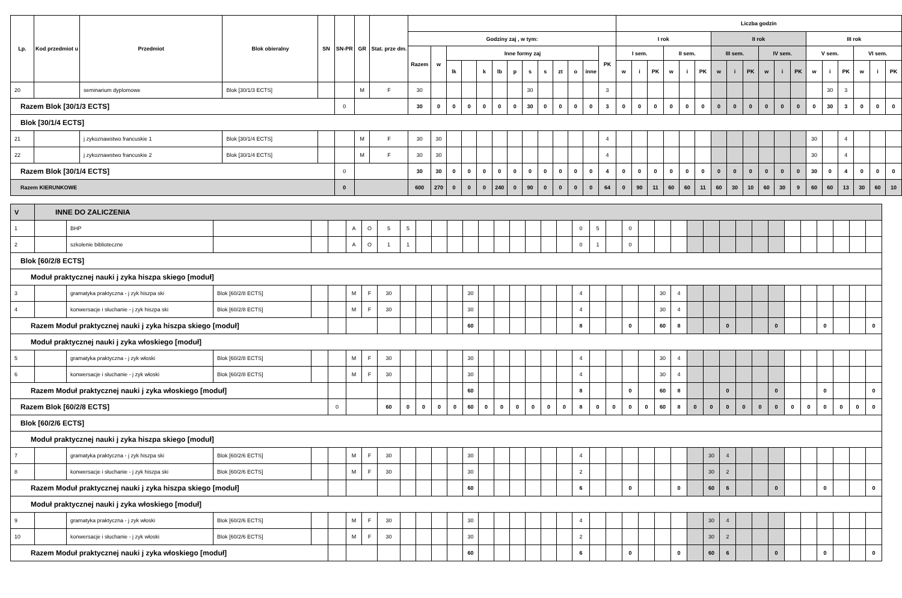| Lp. | Kod przedmiot u | Przedmiot | Blok obieralny | SN | SN-PR | GR | Stat. prze dm. | | | | | | | | | | | | | | Liczba godzin | | | | | | | | | | | | | | | | | |
| --- | --- | --- | --- | --- | --- | --- | --- | --- | --- | --- | --- | --- | --- | --- | --- | --- | --- | --- | --- | --- | --- | --- | --- | --- | --- | --- | --- | --- | --- | --- | --- | --- | --- | --- | --- | --- | --- | --- |
| | | | | | | | | Godziny zaj , w tym: | | | | | | | | | | | | | I rok | | | | | | II rok | | | | | | III rok | | | | | |
| | | | | | | | | Razem | w | Inne formy zaj | | | | | | | | | | PK | I sem. | | | II sem. | | | III sem. | | | IV sem. | | | V sem. | | | VI sem. | | |
| | | | | | | | | | | lk | | k | lb | p | s | s | zt | o | inne | | w | i | PK | w | i | PK | w | i | PK | w | i | PK | w | i | PK | w | i | PK |
| 20 | | seminarium dyplomowe | Blok [30/1/3 ECTS] | | | M | F | 30 | | | | | | | 30 | | | | | 3 | | | | | | | | | | | | | | 30 | 3 | | | |
| Razem Blok [30/1/3 ECTS] | | | | | 0 | | | 30 | 0 | 0 | 0 | 0 | 0 | 0 | 30 | 0 | 0 | 0 | 0 | 3 | 0 | 0 | 0 | 0 | 0 | 0 | 0 | 0 | 0 | 0 | 0 | 0 | 0 | 30 | 3 | 0 | 0 | 0 |
| Blok [30/1/4 ECTS] | | | | | | | | | | | | | | | | | | | | | | | | | | | | | | | | | | | | | | |
| 21 | | j zykoznawstwo francuskie 1 | Blok [30/1/4 ECTS] | | | M | F | 30 | 30 | | | | | | | | | | | 4 | | | | | | | | | | | | | 30 | | 4 | | | |
| 22 | | j zykoznawstwo francuskie 2 | Blok [30/1/4 ECTS] | | | M | F | 30 | 30 | | | | | | | | | | | 4 | | | | | | | | | | | | | 30 | | 4 | | | |
| Razem Blok [30/1/4 ECTS] | | | | | 0 | | | 30 | 30 | 0 | 0 | 0 | 0 | 0 | 0 | 0 | 0 | 0 | 0 | 4 | 0 | 0 | 0 | 0 | 0 | 0 | 0 | 0 | 0 | 0 | 0 | 0 | 30 | 0 | 4 | 0 | 0 | 0 |
| Razem KIERUNKOWE | | | | | 0 | | | 600 | 270 | 0 | 0 | 0 | 240 | 0 | 90 | 0 | 0 | 0 | 0 | 64 | 0 | 90 | 11 | 60 | 60 | 11 | 60 | 30 | 10 | 60 | 30 | 9 | 60 | 60 | 13 | 30 | 60 | 10 |
| V | INNE DO ZALICZENIA | | | | | | | | | | | | | | | | | | | | | | | | | | | | | | | | | | | | | |
| 1 | | BHP | | | | A | O | 5 | 5 | | | | | | | | | | | 0 | 5 | | 0 | | | | | | | | | | | | | | | |
| 2 | | szkolenie biblioteczne | | | | A | O | 1 | 1 | | | | | | | | | | | 0 | 1 | | 0 | | | | | | | | | | | | | | | |
| Blok [60/2/8 ECTS] | | | | | | | | | | | | | | | | | | | | | | | | | | | | | | | | | | | | | | |
| Moduł praktycznej nauki j zyka hiszpa skiego [moduł] | | | | | | | | | | | | | | | | | | | | | | | | | | | | | | | | | | | | | | |
| 3 | | gramatyka praktyczna - j zyk hiszpa ski | Blok [60/2/8 ECTS] | | | M | F | 30 | | | | | 30 | | | | | | | 4 | | | | | 30 | 4 | | | | | | | | | | | | |
| 4 | | konwersacje i słuchanie - j zyk hiszpa ski | Blok [60/2/8 ECTS] | | | M | F | 30 | | | | | 30 | | | | | | | 4 | | | | | 30 | 4 | | | | | | | | | | | | |
| Razem Moduł praktycznej nauki j zyka hiszpa skiego [moduł] | | | | | | | | | | | | | 60 | | | | | | | 8 | | | 0 | | 60 | 8 | | | 0 | | | 0 | | | 0 | | | 0 |
| Moduł praktycznej nauki j zyka włoskiego [moduł] | | | | | | | | | | | | | | | | | | | | | | | | | | | | | | | | | | | | | | |
| 5 | | gramatyka praktyczna - j zyk włoski | Blok [60/2/8 ECTS] | | | M | F | 30 | | | | | 30 | | | | | | | 4 | | | | | 30 | 4 | | | | | | | | | | | | |
| 6 | | konwersacje i słuchanie - j zyk włoski | Blok [60/2/8 ECTS] | | | M | F | 30 | | | | | 30 | | | | | | | 4 | | | | | 30 | 4 | | | | | | | | | | | | |
| Razem Moduł praktycznej nauki j zyka włoskiego [moduł] | | | | | | | | | | | | | 60 | | | | | | | 8 | | | 0 | | 60 | 8 | | | 0 | | | 0 | | | 0 | | | 0 |
| Razem Blok [60/2/8 ECTS] | | | | | 0 | | | 60 | 0 | 0 | 0 | 0 | 60 | 0 | 0 | 0 | 0 | 0 | 0 | 8 | 0 | 0 | 0 | 0 | 60 | 8 | 0 | 0 | 0 | 0 | 0 | 0 | 0 | 0 | 0 | 0 | 0 | 0 |
| Blok [60/2/6 ECTS] | | | | | | | | | | | | | | | | | | | | | | | | | | | | | | | | | | | | | | |
| Moduł praktycznej nauki j zyka hiszpa skiego [moduł] | | | | | | | | | | | | | | | | | | | | | | | | | | | | | | | | | | | | | | |
| 7 | | gramatyka praktyczna - j zyk hiszpa ski | Blok [60/2/6 ECTS] | | | M | F | 30 | | | | | 30 | | | | | | | 4 | | | | | | | | 30 | 4 | | | | | | | | | |
| 8 | | konwersacje i słuchanie - j zyk hiszpa ski | Blok [60/2/6 ECTS] | | | M | F | 30 | | | | | 30 | | | | | | | 2 | | | | | | | | 30 | 2 | | | | | | | | | |
| Razem Moduł praktycznej nauki j zyka hiszpa skiego [moduł] | | | | | | | | | | | | | 60 | | | | | | | 6 | | | 0 | | | 0 | | 60 | 6 | | | 0 | | | 0 | | | 0 |
| Moduł praktycznej nauki j zyka włoskiego [moduł] | | | | | | | | | | | | | | | | | | | | | | | | | | | | | | | | | | | | | | |
| 9 | | gramatyka praktyczna - j zyk włoski | Blok [60/2/6 ECTS] | | | M | F | 30 | | | | | 30 | | | | | | | 4 | | | | | | | | 30 | 4 | | | | | | | | | |
| 10 | | konwersacje i słuchanie - j zyk włoski | Blok [60/2/6 ECTS] | | | M | F | 30 | | | | | 30 | | | | | | | 2 | | | | | | | | 30 | 2 | | | | | | | | | |
| Razem Moduł praktycznej nauki j zyka włoskiego [moduł] | | | | | | | | | | | | | 60 | | | | | | | 6 | | | 0 | | | 0 | | 60 | 6 | | | 0 | | | 0 | | | 0 |